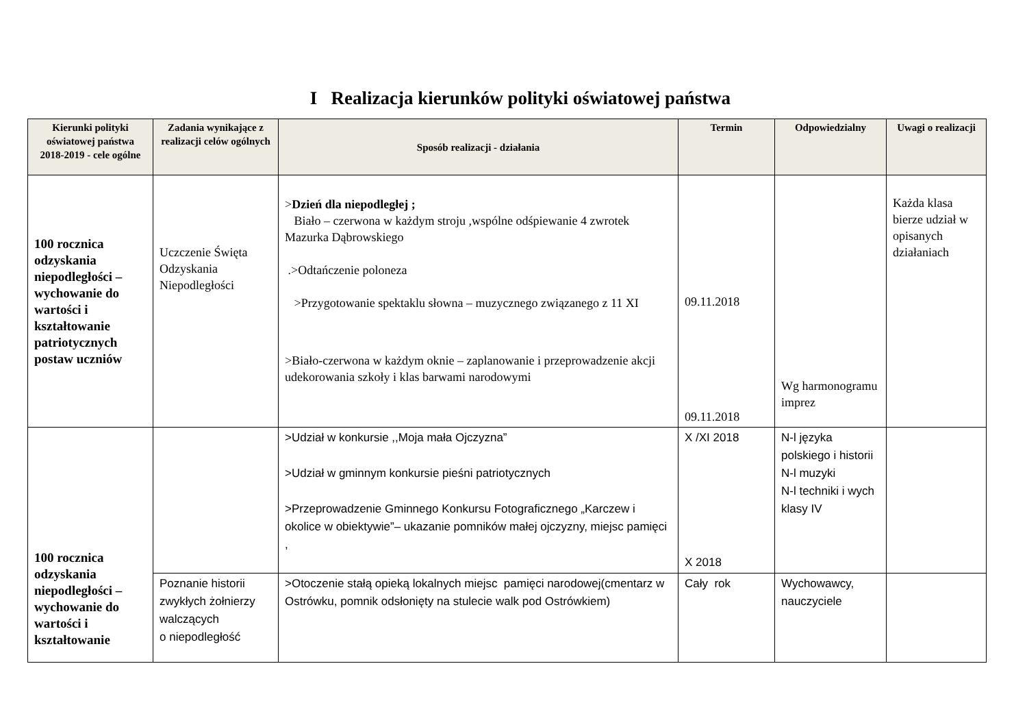I Realizacja kierunków polityki oświatowej państwa
| Kierunki polityki oświatowej państwa 2018-2019 - cele ogólne | Zadania wynikające z realizacji celów ogólnych | Sposób realizacji - działania | Termin | Odpowiedzialny | Uwagi o realizacji |
| --- | --- | --- | --- | --- | --- |
| 100 rocznica odzyskania niepodległości – wychowanie do wartości i kształtowanie patriotycznych postaw uczniów | Uczczenie Święta Odzyskania Niepodległości | > Dzień dla niepodległej ; Biało – czerwona w każdym stroju ,wspólne odśpiewanie 4 zwrotek Mazurka Dąbrowskiego .>Odtańczenie poloneza >Przygotowanie spektaklu słowna – muzycznego związanego z 11 XI >Biało-czerwona w każdym oknie – zaplanowanie i przeprowadzenie akcji udekorowania szkoły i klas barwami narodowymi | 09.11.2018 09.11.2018 | Wg harmonogramu imprez | Każda klasa bierze udział w opisanych działaniach |
| 100 rocznica odzyskania niepodległości – wychowanie do wartości i kształtowanie | | >Udział w konkursie ,,Moja mała Ojczyzna” >Udział w gminnym konkursie pieśni patriotycznych >Przeprowadzenie Gminnego Konkursu Fotograficznego „Karczew i okolice w obiektywie”– ukazanie pomników małej ojczyzny, miejsc pamięci , | X /XI 2018 X 2018 | N-l języka polskiego i historii N-l muzyki N-l techniki i wych klasy IV | |
| | Poznanie historii zwykłych żołnierzy walczących o niepodległość | >Otoczenie stałą opieką lokalnych miejsc pamięci narodowej(cmentarz w Ostrówku, pomnik odsłonięty na stulecie walk pod Ostrówkiem) | Cały rok | Wychowawcy, nauczyciele | |